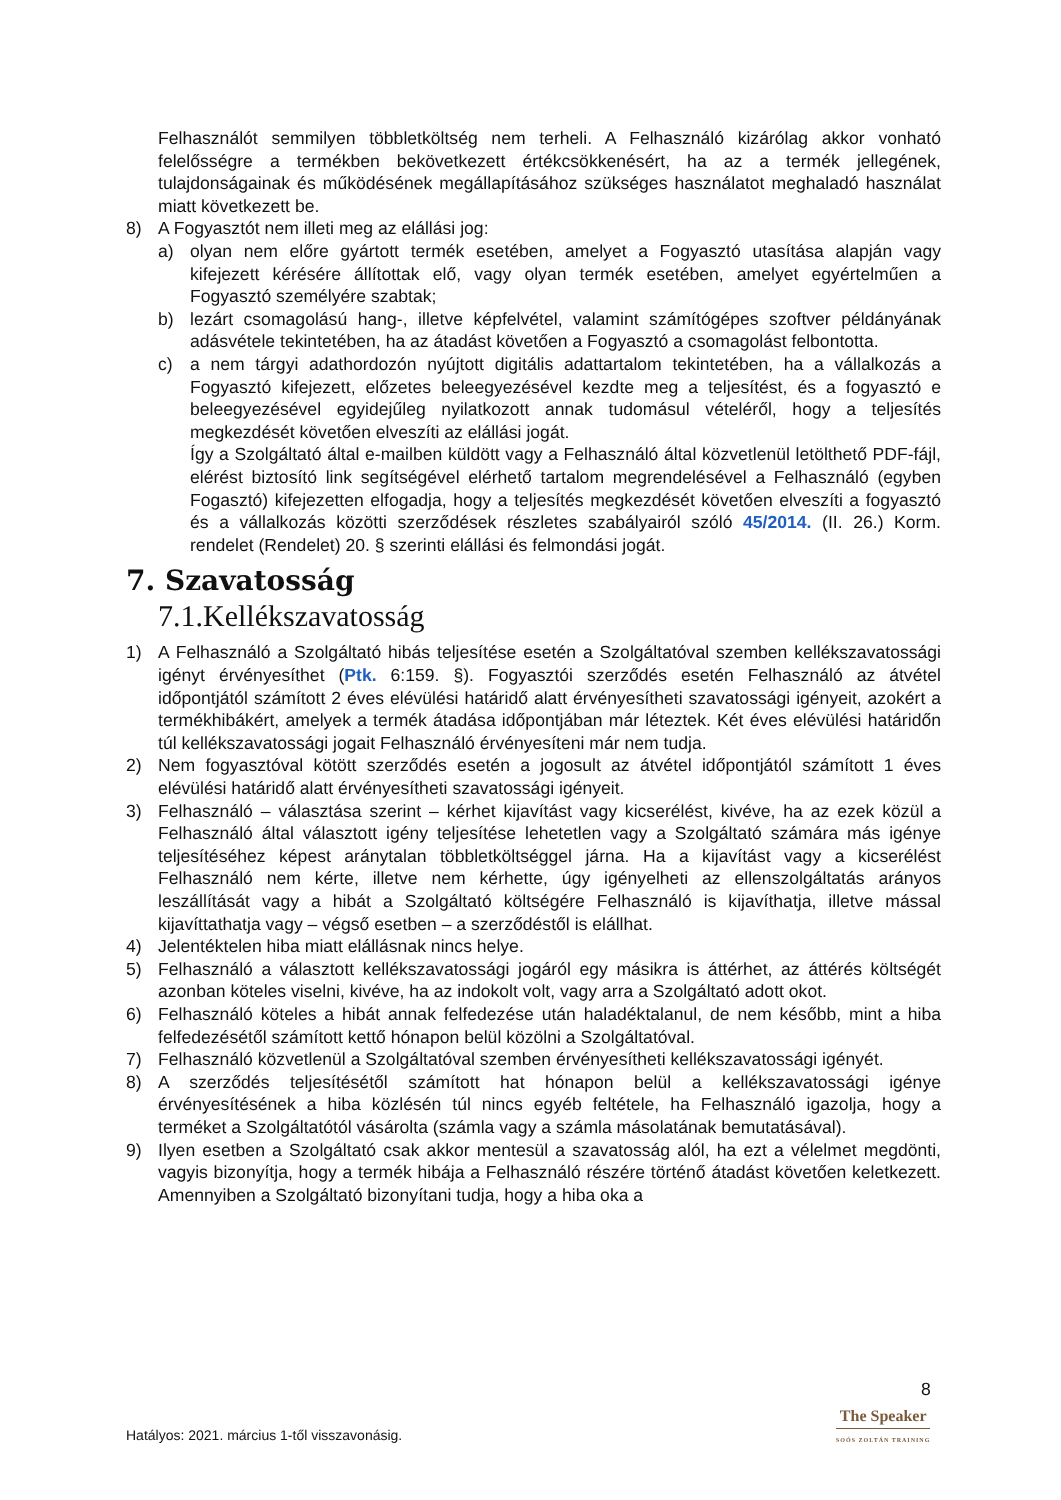Felhasználót semmilyen többletköltség nem terheli. A Felhasználó kizárólag akkor vonható felelősségre a termékben bekövetkezett értékcsökkenésért, ha az a termék jellegének, tulajdonságainak és működésének megállapításához szükséges használatot meghaladó használat miatt következett be.
8) A Fogyasztót nem illeti meg az elállási jog:
a) olyan nem előre gyártott termék esetében, amelyet a Fogyasztó utasítása alapján vagy kifejezett kérésére állítottak elő, vagy olyan termék esetében, amelyet egyértelműen a Fogyasztó személyére szabtak;
b) lezárt csomagolású hang-, illetve képfelvétel, valamint számítógépes szoftver példányának adásvétele tekintetében, ha az átadást követően a Fogyasztó a csomagolást felbontotta.
c) a nem tárgyi adathordozón nyújtott digitális adattartalom tekintetében, ha a vállalkozás a Fogyasztó kifejezett, előzetes beleegyezésével kezdte meg a teljesítést, és a fogyasztó e beleegyezésével egyidejűleg nyilatkozott annak tudomásul vételéről, hogy a teljesítés megkezdését követően elveszíti az elállási jogát.
Így a Szolgáltató által e-mailben küldött vagy a Felhasználó által közvetlenül letölthető PDF-fájl, elérést biztosító link segítségével elérhető tartalom megrendelésével a Felhasználó (egyben Fogasztó) kifejezetten elfogadja, hogy a teljesítés megkezdését követően elveszíti a fogyasztó és a vállalkozás közötti szerződések részletes szabályairól szóló 45/2014. (II. 26.) Korm. rendelet (Rendelet) 20. § szerinti elállási és felmondási jogát.
7. Szavatosság
7.1.Kellékszavatosság
1) A Felhasználó a Szolgáltató hibás teljesítése esetén a Szolgáltatóval szemben kellékszavatossági igényt érvényesíthet (Ptk. 6:159. §). Fogyasztói szerződés esetén Felhasználó az átvétel időpontjától számított 2 éves elévülési határidő alatt érvényesítheti szavatossági igényeit, azokért a termékhibákért, amelyek a termék átadása időpontjában már léteztek. Két éves elévülési határidőn túl kellékszavatossági jogait Felhasználó érvényesíteni már nem tudja.
2) Nem fogyasztóval kötött szerződés esetén a jogosult az átvétel időpontjától számított 1 éves elévülési határidő alatt érvényesítheti szavatossági igényeit.
3) Felhasználó – választása szerint – kérhet kijavítást vagy kicserélést, kivéve, ha az ezek közül a Felhasználó által választott igény teljesítése lehetetlen vagy a Szolgáltató számára más igénye teljesítéséhez képest aránytalan többletköltséggel járna. Ha a kijavítást vagy a kicserélést Felhasználó nem kérte, illetve nem kérhette, úgy igényelheti az ellenszolgáltatás arányos leszállítását vagy a hibát a Szolgáltató költségére Felhasználó is kijavíthatja, illetve mással kijavíttathatja vagy – végső esetben – a szerződéstől is elállhat.
4) Jelentéktelen hiba miatt elállásnak nincs helye.
5) Felhasználó a választott kellékszavatossági jogáról egy másikra is áttérhet, az áttérés költségét azonban köteles viselni, kivéve, ha az indokolt volt, vagy arra a Szolgáltató adott okot.
6) Felhasználó köteles a hibát annak felfedezése után haladéktalanul, de nem később, mint a hiba felfedezésétől számított kettő hónapon belül közölni a Szolgáltatóval.
7) Felhasználó közvetlenül a Szolgáltatóval szemben érvényesítheti kellékszavatossági igényét.
8) A szerződés teljesítésétől számított hat hónapon belül a kellékszavatossági igénye érvényesítésének a hiba közlésén túl nincs egyéb feltétele, ha Felhasználó igazolja, hogy a terméket a Szolgáltatótól vásárolta (számla vagy a számla másolatának bemutatásával).
9) Ilyen esetben a Szolgáltató csak akkor mentesül a szavatosság alól, ha ezt a vélelmet megdönti, vagyis bizonyítja, hogy a termék hibája a Felhasználó részére történő átadást követően keletkezett. Amennyiben a Szolgáltató bizonyítani tudja, hogy a hiba oka a
8
The Speaker
SOÓS ZOLTÁN TRAINING
Hatályos: 2021. március 1-től visszavonásig.